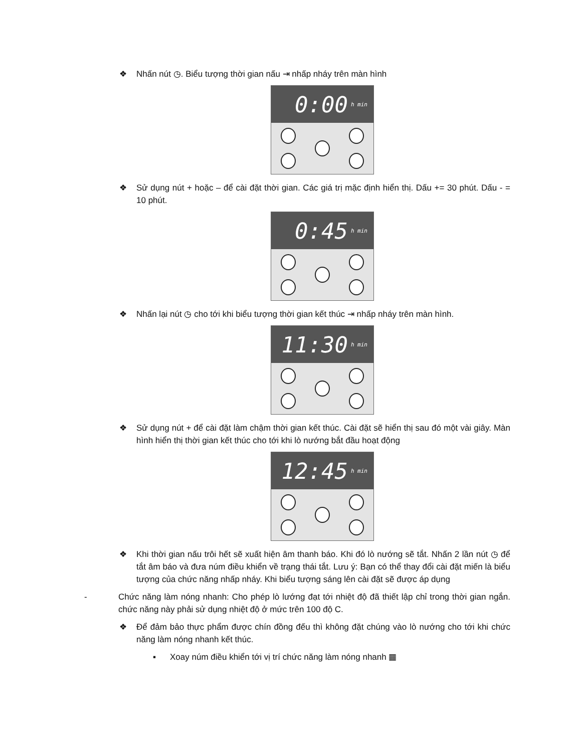❖ Nhấn nút ◷. Biểu tượng thời gian nấu ⇥ nhấp nháy trên màn hình
0:00 h min
❖ Sử dụng nút + hoặc – để cài đặt thời gian. Các giá trị mặc định hiển thị. Dấu += 30 phút. Dấu - = 10 phút.
0:45 h min
❖ Nhấn lại nút ◷ cho tới khi biểu tượng thời gian kết thúc ⇥ nhấp nháy trên màn hình.
11:30 h min
❖ Sử dụng nút + để cài đặt làm chậm thời gian kết thúc. Cài đặt sẽ hiển thị sau đó một vài giây. Màn hình hiển thị thời gian kết thúc cho tới khi lò nướng bắt đầu hoạt động
12:45 h min
❖ Khi thời gian nấu trôi hết sẽ xuất hiện âm thanh báo. Khi đó lò nướng sẽ tắt. Nhấn 2 lần nút ◷ để tắt âm báo và đưa núm điều khiển về trạng thái tắt. Lưu ý: Bạn có thể thay đổi cài đặt miến là biểu tượng của chức năng nhấp nháy. Khi biểu tượng sáng lên cài đặt sẽ được áp dụng
- Chức năng làm nóng nhanh: Cho phép lò lướng đạt tới nhiệt độ đã thiết lập chỉ trong thời gian ngắn. chức năng này phải sử dụng nhiệt độ ở mức trên 100 độ C.
❖ Để đảm bảo thực phẩm được chín đồng đếu thì không đặt chúng vào lò nướng cho tới khi chức năng làm nóng nhanh kết thúc.
▪ Xoay núm điều khiển tới vị trí chức năng làm nóng nhanh ▦